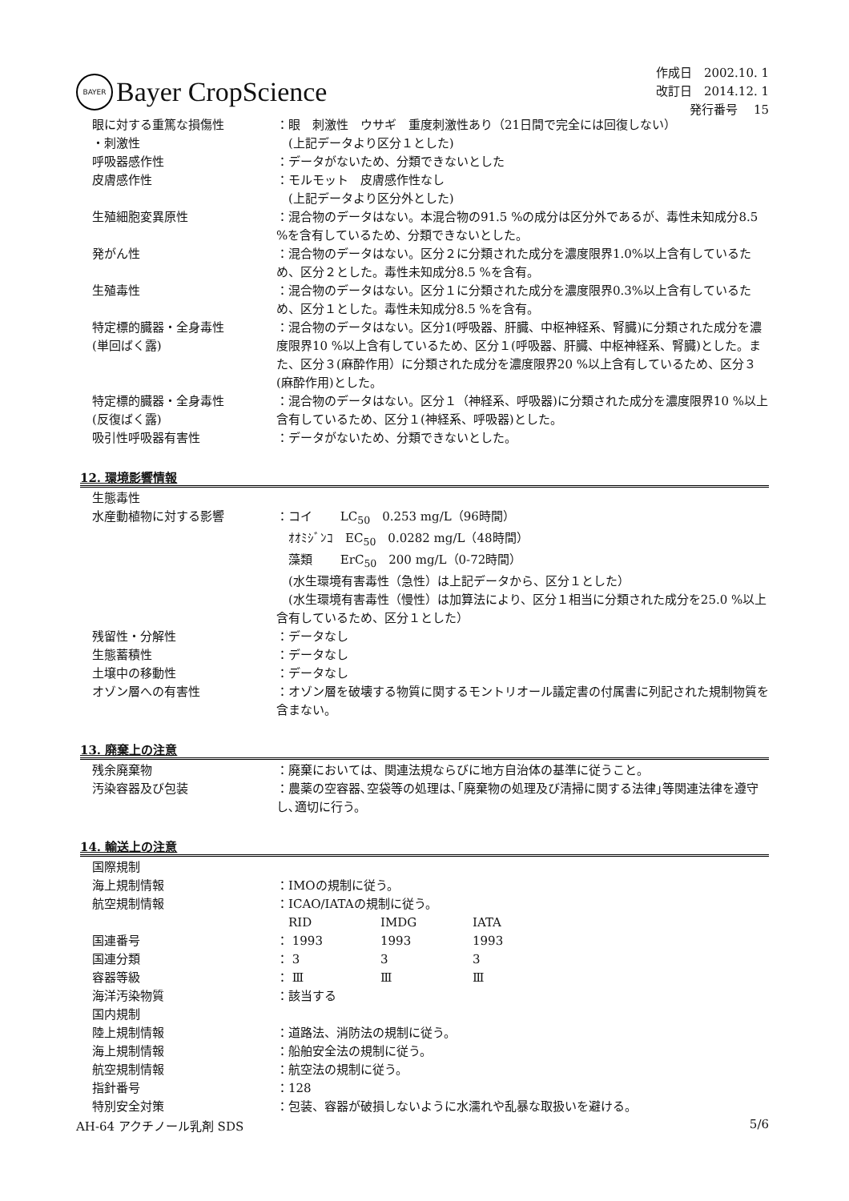BAYER
Bayer CropScience
作成日　2002.10. 1
改訂日　2014.12. 1
発行番号　 15
| 眼に対する重篤な損傷性 ・刺激性 | ：眼 刺激性 ウサギ 重度刺激性あり（21日間で完全には回復しない） (上記データより区分１とした) |
| 呼吸器感作性 | ：データがないため、分類できないとした |
| 皮膚感作性 | ：モルモット 皮膚感作性なし (上記データより区分外とした) |
| 生殖細胞変異原性 | ：混合物のデータはない。本混合物の91.5 %の成分は区分外であるが、毒性未知成分8.5 %を含有しているため、分類できないとした。 |
| 発がん性 | ：混合物のデータはない。区分２に分類された成分を濃度限界1.0%以上含有しているため、区分２とした。毒性未知成分8.5 %を含有。 |
| 生殖毒性 | ：混合物のデータはない。区分１に分類された成分を濃度限界0.3%以上含有しているため、区分１とした。毒性未知成分8.5 %を含有。 |
| 特定標的臓器・全身毒性 (単回ばく露) | ：混合物のデータはない。区分1(呼吸器、肝臓、中枢神経系、腎臓)に分類された成分を濃度限界10 %以上含有しているため、区分１(呼吸器、肝臓、中枢神経系、腎臓)とした。また、区分３(麻酔作用）に分類された成分を濃度限界20 %以上含有しているため、区分３(麻酔作用)とした。 |
| 特定標的臓器・全身毒性 (反復ばく露) | ：混合物のデータはない。区分１（神経系、呼吸器)に分類された成分を濃度限界10 %以上含有しているため、区分１(神経系、呼吸器)とした。 |
| 吸引性呼吸器有害性 | ：データがないため、分類できないとした。 |
12. 環境影響情報
| 生態毒性 | |
| 水産動植物に対する影響 | ：コイ LC<sub>50</sub> 0.253 mg/L（96時間） ｵｵﾐｼﾞﾝｺ EC<sub>50</sub> 0.0282 mg/L（48時間） 藻類 ErC<sub>50</sub> 200 mg/L（0-72時間） (水生環境有害毒性（急性）は上記データから、区分１とした） (水生環境有害毒性（慢性）は加算法により、区分１相当に分類された成分を25.0 %以上含有しているため、区分１とした） |
| 残留性・分解性 | ：データなし |
| 生態蓄積性 | ：データなし |
| 土壌中の移動性 | ：データなし |
| オゾン層への有害性 | ：オゾン層を破壊する物質に関するモントリオール議定書の付属書に列記された規制物質を含まない。 |
13. 廃棄上の注意
| 残余廃棄物 | ：廃棄においては、関連法規ならびに地方自治体の基準に従うこと。 |
| 汚染容器及び包装 | ：農薬の空容器､空袋等の処理は､｢廃棄物の処理及び清掃に関する法律｣等関連法律を遵守し､適切に行う。 |
14. 輸送上の注意
| 国際規制 | | | |
| 海上規制情報 | ：IMOの規制に従う。 | | |
| 航空規制情報 | ：ICAO/IATAの規制に従う。 | | |
| | RID | IMDG | IATA |
| 国連番号 | ： 1993 | 1993 | 1993 |
| 国連分類 | ： 3 | 3 | 3 |
| 容器等級 | ： Ⅲ | Ⅲ | Ⅲ |
| 海洋汚染物質 | ：該当する | | |
| 国内規制 | | | |
| 陸上規制情報 | ：道路法、消防法の規制に従う。 | | |
| 海上規制情報 | ：船舶安全法の規制に従う。 | | |
| 航空規制情報 | ：航空法の規制に従う。 | | |
| 指針番号 | ：128 | | |
| 特別安全対策 | ：包装、容器が破損しないように水濡れや乱暴な取扱いを避ける。 | | |
AH-64 アクチノール乳剤 SDS 5/6